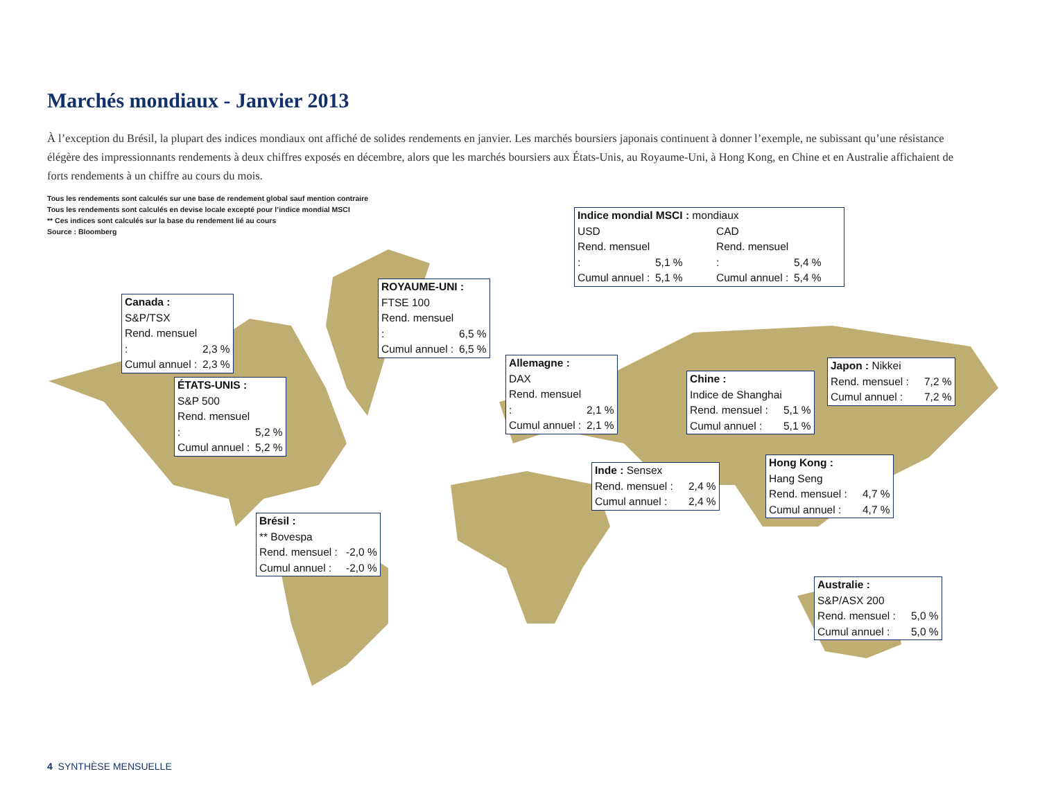Marchés mondiaux - Janvier 2013
À l’exception du Brésil, la plupart des indices mondiaux ont affiché de solides rendements en janvier. Les marchés boursiers japonais continuent à donner l’exemple, ne subissant qu’une résistance élégère des impressionnants rendements à deux chiffres exposés en décembre, alors que les marchés boursiers aux États-Unis, au Royaume-Uni, à Hong Kong, en Chine et en Australie affichaient de forts rendements à un chiffre au cours du mois.
Tous les rendements sont calculés sur une base de rendement global sauf mention contraire
Tous les rendements sont calculés en devise locale excepté pour l’indice mondial MSCI
** Ces indices sont calculés sur la base du rendement lié au cours
Source : Bloomberg
Indice mondial MSCI : mondiaux
USD CAD
Rend. mensuel : 5,1 % Rend. mensuel : 5,4 %
Cumul annuel : 5,1 % Cumul annuel : 5,4 %
Canada :
S&P/TSX
Rend. mensuel : 2,3 %
Cumul annuel : 2,3 %
ROYAUME-UNI :
FTSE 100
Rend. mensuel : 6,5 %
Cumul annuel : 6,5 %
ÉTATS-UNIS :
S&P 500
Rend. mensuel : 5,2 %
Cumul annuel : 5,2 %
Allemagne :
DAX
Rend. mensuel : 2,1 %
Cumul annuel : 2,1 %
Chine :
Indice de Shanghai
Rend. mensuel : 5,1 %
Cumul annuel : 5,1 %
Japon : Nikkei
Rend. mensuel : 7,2 %
Cumul annuel : 7,2 %
Inde : Sensex
Rend. mensuel : 2,4 %
Cumul annuel : 2,4 %
Hong Kong :
Hang Seng
Rend. mensuel : 4,7 %
Cumul annuel : 4,7 %
Brésil :
** Bovespa
Rend. mensuel : -2,0 %
Cumul annuel : -2,0 %
Australie :
S&P/ASX 200
Rend. mensuel : 5,0 %
Cumul annuel : 5,0 %
4 SYNTHÈSE MENSUELLE